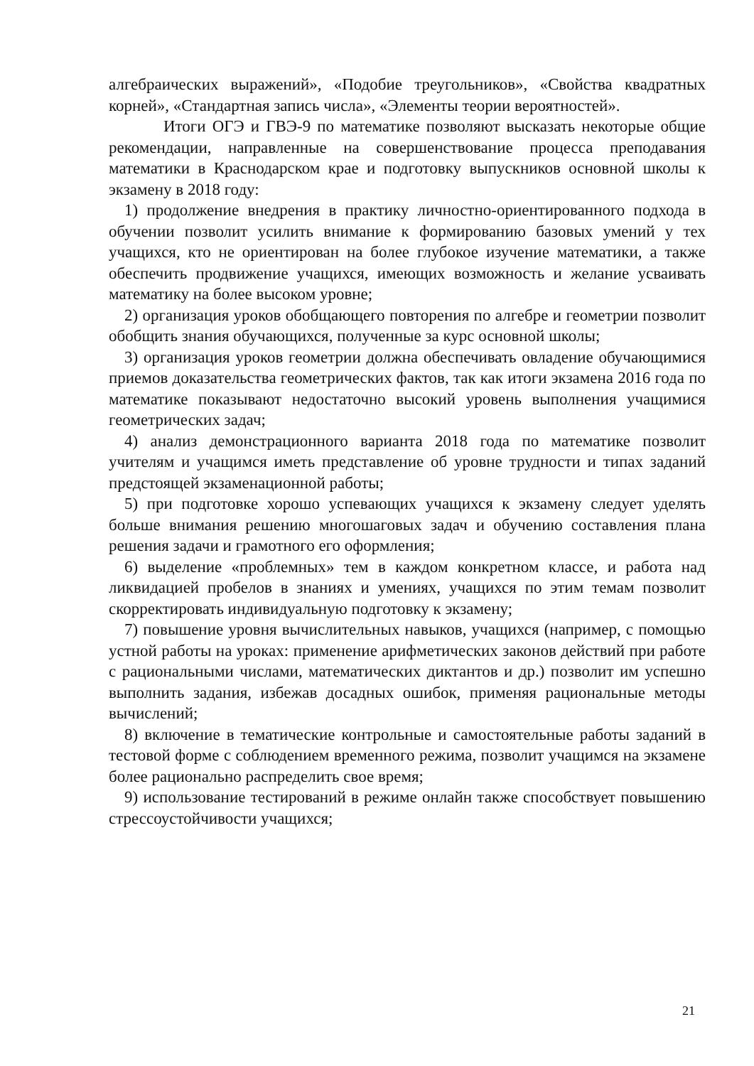алгебраических выражений», «Подобие треугольников», «Свойства квадратных корней», «Стандартная запись числа», «Элементы теории вероятностей».
Итоги ОГЭ и ГВЭ-9 по математике позволяют высказать некоторые общие рекомендации, направленные на совершенствование процесса преподавания математики в Краснодарском крае и подготовку выпускников основной школы к экзамену в 2018 году:
1) продолжение внедрения в практику личностно-ориентированного подхода в обучении позволит усилить внимание к формированию базовых умений у тех учащихся, кто не ориентирован на более глубокое изучение математики, а также обеспечить продвижение учащихся, имеющих возможность и желание усваивать математику на более высоком уровне;
2) организация уроков обобщающего повторения по алгебре и геометрии позволит обобщить знания обучающихся, полученные за курс основной школы;
3) организация уроков геометрии должна обеспечивать овладение обучающимися приемов доказательства геометрических фактов, так как итоги экзамена 2016 года по математике показывают недостаточно высокий уровень выполнения учащимися геометрических задач;
4) анализ демонстрационного варианта 2018 года по математике позволит учителям и учащимся иметь представление об уровне трудности и типах заданий предстоящей экзаменационной работы;
5) при подготовке хорошо успевающих учащихся к экзамену следует уделять больше внимания решению многошаговых задач и обучению составления плана решения задачи и грамотного его оформления;
6) выделение «проблемных» тем в каждом конкретном классе, и работа над ликвидацией пробелов в знаниях и умениях, учащихся по этим темам позволит скорректировать индивидуальную подготовку к экзамену;
7) повышение уровня вычислительных навыков, учащихся (например, с помощью устной работы на уроках: применение арифметических законов действий при работе с рациональными числами, математических диктантов и др.) позволит им успешно выполнить задания, избежав досадных ошибок, применяя рациональные методы вычислений;
8) включение в тематические контрольные и самостоятельные работы заданий в тестовой форме с соблюдением временного режима, позволит учащимся на экзамене более рационально распределить свое время;
9) использование тестирований в режиме онлайн также способствует повышению стрессоустойчивости учащихся;
21